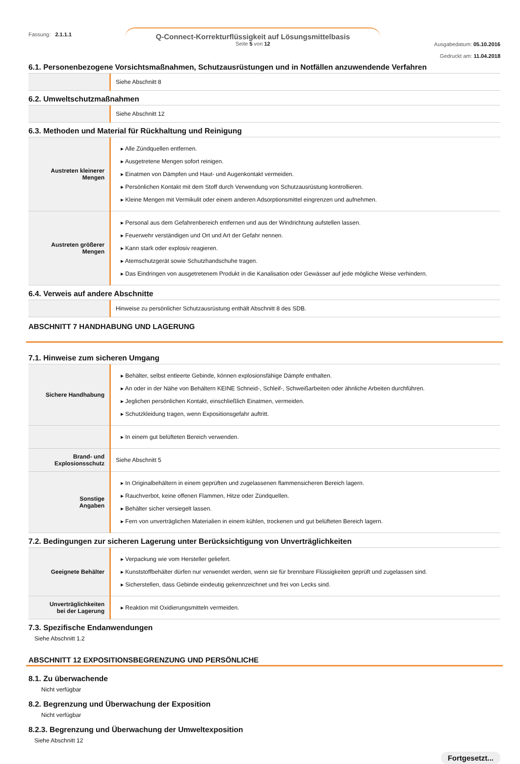Fassung: 2.1.1.1
Q-Connect-Korrekturflüssigkeit auf Lösungsmittelbasis
Seite 5 von 12
Ausgabedatum: 05.10.2016
Gedruckt am: 11.04.2018
6.1. Personenbezogene Vorsichtsmaßnahmen, Schutzausrüstungen und in Notfällen anzuwendende Verfahren
| | Siehe Abschnitt 8 |
6.2. Umweltschutzmaßnahmen
| | Siehe Abschnitt 12 |
6.3. Methoden und Material für Rückhaltung und Reinigung
| Austreten kleinerer Mengen | ▸ Alle Zündquellen entfernen. ▸ Ausgetretene Mengen sofort reinigen. ▸ Einatmen von Dämpfen und Haut- und Augenkontakt vermeiden. ▸ Persönlichen Kontakt mit dem Stoff durch Verwendung von Schutzausrüstung kontrollieren. ▸ Kleine Mengen mit Vermikulit oder einem anderen Adsorptionsmittel eingrenzen und aufnehmen. |
| Austreten größerer Mengen | ▸ Personal aus dem Gefahrenbereich entfernen und aus der Windrichtung aufstellen lassen. ▸ Feuerwehr verständigen und Ort und Art der Gefahr nennen. ▸ Kann stark oder explosiv reagieren. ▸ Atemschutzgerät sowie Schutzhandschuhe tragen. ▸ Das Eindringen von ausgetretenem Produkt in die Kanalisation oder Gewässer auf jede mögliche Weise verhindern. |
6.4. Verweis auf andere Abschnitte
| | Hinweise zu persönlicher Schutzausrüstung enthält Abschnitt 8 des SDB. |
ABSCHNITT 7 HANDHABUNG UND LAGERUNG
7.1. Hinweise zum sicheren Umgang
| Sichere Handhabung | ▸ Behälter, selbst entleerte Gebinde, können explosionsfähige Dämpfe enthalten. ▸ An oder in der Nähe von Behältern KEINE Schneid-, Schleif-, Schweißarbeiten oder ähnliche Arbeiten durchführen. ▸ Jeglichen persönlichen Kontakt, einschließlich Einatmen, vermeiden. ▸ Schutzkleidung tragen, wenn Expositionsgefahr auftritt. |
| | ▸ In einem gut belüfteten Bereich verwenden. |
| Brand- und Explosionsschutz | Siehe Abschnitt 5 |
| Sonstige Angaben | ▸ In Originalbehältern in einem geprüften und zugelassenen flammensicheren Bereich lagern. ▸ Rauchverbot, keine offenen Flammen, Hitze oder Zündquellen. ▸ Behälter sicher versiegelt lassen. ▸ Fern von unverträglichen Materialien in einem kühlen, trockenen und gut belüfteten Bereich lagern. |
7.2. Bedingungen zur sicheren Lagerung unter Berücksichtigung von Unverträglichkeiten
| Geeignete Behälter | ▸ Verpackung wie vom Hersteller geliefert. ▸ Kunststoffbehälter dürfen nur verwendet werden, wenn sie für brennbare Flüssigkeiten geprüft und zugelassen sind. ▸ Sicherstellen, dass Gebinde eindeutig gekennzeichnet und frei von Lecks sind. |
| Unverträglichkeiten bei der Lagerung | ▸ Reaktion mit Oxidierungsmitteln vermeiden. |
7.3. Spezifische Endanwendungen
Siehe Abschnitt 1.2
ABSCHNITT 12 EXPOSITIONSBEGRENZUNG UND PERSÖNLICHE
8.1. Zu überwachende
Nicht verfügbar
8.2. Begrenzung und Überwachung der Exposition
Nicht verfügbar
8.2.3. Begrenzung und Überwachung der Umweltexposition
Siehe Abschnitt 12
Fortgesetzt...